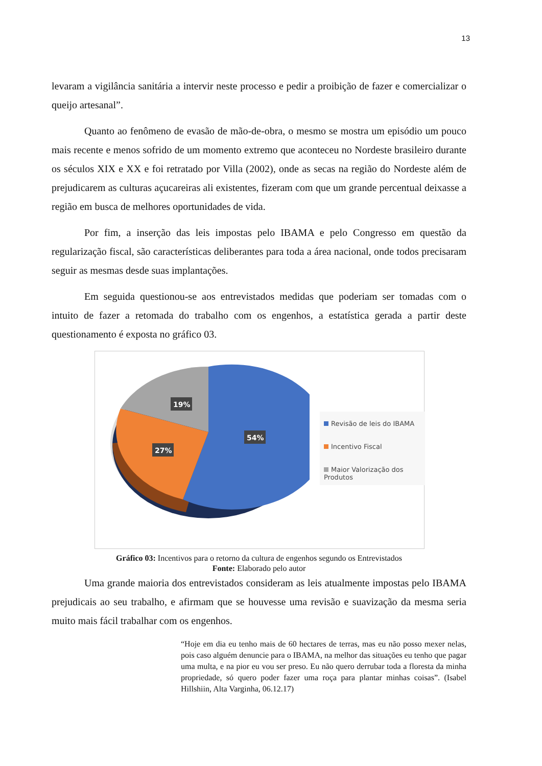13
levaram a vigilância sanitária a intervir neste processo e pedir a proibição de fazer e comercializar o queijo artesanal”.
Quanto ao fenômeno de evasão de mão-de-obra, o mesmo se mostra um episódio um pouco mais recente e menos sofrido de um momento extremo que aconteceu no Nordeste brasileiro durante os séculos XIX e XX e foi retratado por Villa (2002), onde as secas na região do Nordeste além de prejudicarem as culturas açucareiras ali existentes, fizeram com que um grande percentual deixasse a região em busca de melhores oportunidades de vida.
Por fim, a inserção das leis impostas pelo IBAMA e pelo Congresso em questão da regularização fiscal, são características deliberantes para toda a área nacional, onde todos precisaram seguir as mesmas desde suas implantações.
Em seguida questionou-se aos entrevistados medidas que poderiam ser tomadas com o intuito de fazer a retomada do trabalho com os engenhos, a estatística gerada a partir deste questionamento é exposta no gráfico 03.
19%
27%
54%
Revisão de leis do IBAMA
Incentivo Fiscal
Maior Valorização dos Produtos
Gráfico 03: Incentivos para o retorno da cultura de engenhos segundo os Entrevistados
Fonte: Elaborado pelo autor
Uma grande maioria dos entrevistados consideram as leis atualmente impostas pelo IBAMA prejudicais ao seu trabalho, e afirmam que se houvesse uma revisão e suavização da mesma seria muito mais fácil trabalhar com os engenhos.
“Hoje em dia eu tenho mais de 60 hectares de terras, mas eu não posso mexer nelas, pois caso alguém denuncie para o IBAMA, na melhor das situações eu tenho que pagar uma multa, e na pior eu vou ser preso. Eu não quero derrubar toda a floresta da minha propriedade, só quero poder fazer uma roça para plantar minhas coisas”. (Isabel Hillshiin, Alta Varginha, 06.12.17)